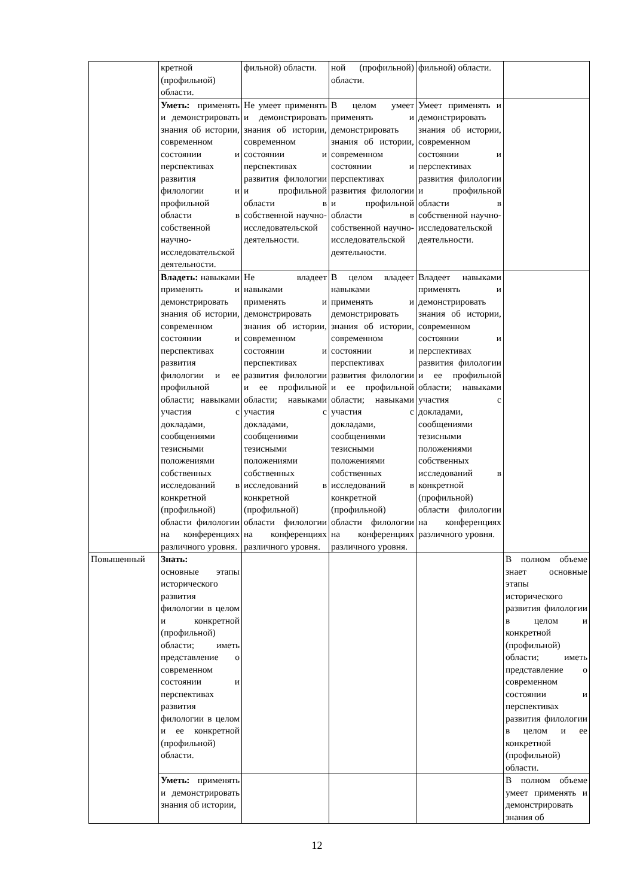| | кретной (профильной) области. | фильной) области. | ной (профильной) области. | фильной) области. | |
| | Уметь: применять и демонстрировать знания об истории, современном состоянии и перспективах развития филологии и профильной области в собственной научно-исследовательской деятельности. | Не умеет применять и демонстрировать знания об истории, современном состоянии и перспективах развития филологии и профильной области в собственной научно-исследовательской деятельности. | В целом умеет применять и демонстрировать знания об истории, современном состоянии и перспективах развития филологии и профильной области в собственной научно-исследовательской деятельности. | Умеет применять и демонстрировать знания об истории, современном состоянии и перспективах развития филологии и профильной области в собственной научно-исследовательской деятельности. | |
| | Владеть: навыками применять и демонстрировать знания об истории, современном состоянии и перспективах развития филологии и ее профильной области; навыками участия с докладами, сообщениями тезисными положениями собственных исследований в конкретной (профильной) области филологии на конференциях различного уровня. | Не владеет навыками применять и демонстрировать знания об истории, современном состоянии и перспективах развития филологии и ее профильной области; навыками участия с докладами, сообщениями тезисными положениями собственных исследований в конкретной (профильной) области филологии на конференциях различного уровня. | В целом владеет навыками применять и демонстрировать знания об истории, современном состоянии и перспективах развития филологии и ее профильной области; навыками участия с докладами, сообщениями тезисными положениями собственных исследований в конкретной (профильной) области филологии на конференциях различного уровня. | Владеет навыками применять и демонстрировать знания об истории, современном состоянии и перспективах развития филологии и ее профильной области; навыками участия с докладами, сообщениями тезисными положениями собственных исследований в конкретной (профильной) области филологии на конференциях различного уровня. | |
| Повышенный | Знать: основные этапы исторического развития филологии в целом и конкретной (профильной) области; иметь представление о современном состоянии и перспективах развития филологии в целом и ее конкретной (профильной) области. | | | | В полном объеме знает основные этапы исторического развития филологии в целом и конкретной (профильной) области; иметь представление о современном состоянии и перспективах развития филологии в целом и ее конкретной (профильной) области. |
| | Уметь: применять и демонстрировать знания об истории, | | | | В полном объеме умеет применять и демонстрировать знания об |
12